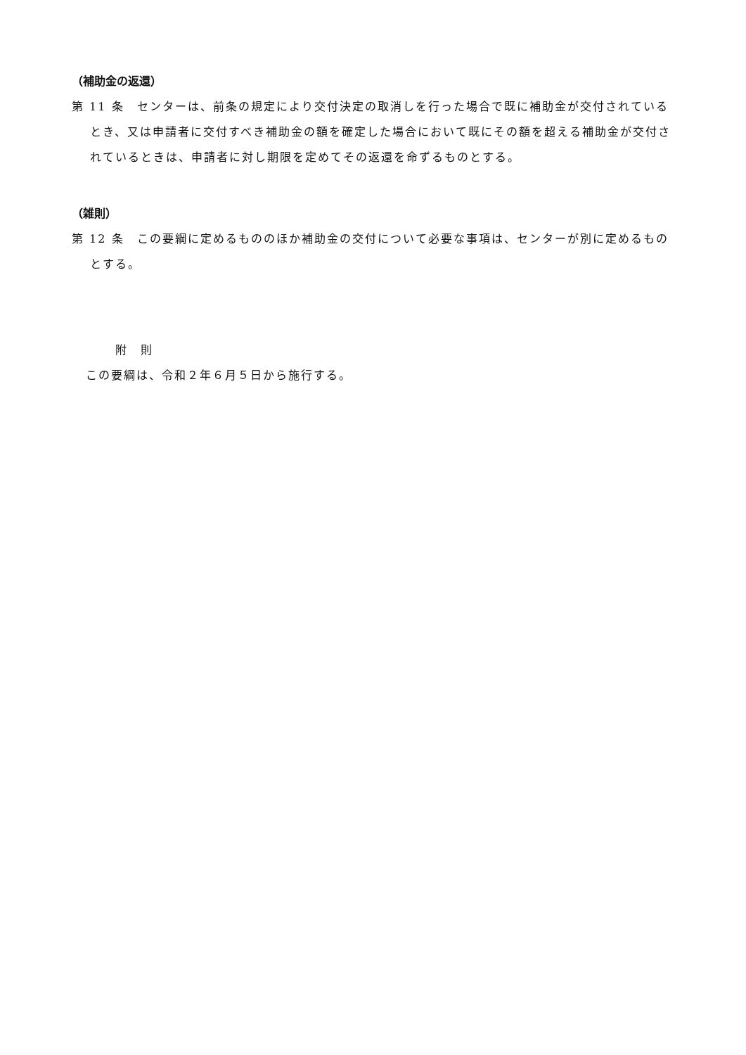（補助金の返還）
第 11 条　センターは、前条の規定により交付決定の取消しを行った場合で既に補助金が交付されているとき、又は申請者に交付すべき補助金の額を確定した場合において既にその額を超える補助金が交付されているときは、申請者に対し期限を定めてその返還を命ずるものとする。
（雑則）
第 12 条　この要綱に定めるもののほか補助金の交付について必要な事項は、センターが別に定めるものとする。
附　則
この要綱は、令和２年６月５日から施行する。